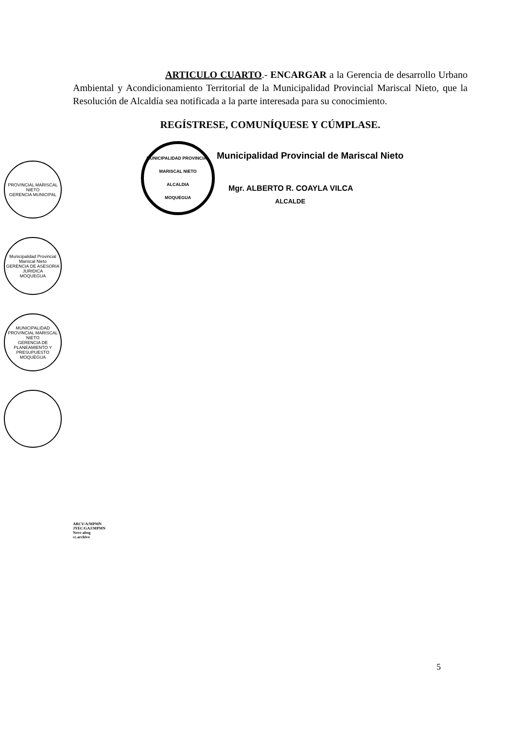ARTICULO CUARTO.- ENCARGAR a la Gerencia de desarrollo Urbano Ambiental y Acondicionamiento Territorial de la Municipalidad Provincial Mariscal Nieto, que la Resolución de Alcaldía sea notificada a la parte interesada para su conocimiento.
REGÍSTRESE, COMUNÍQUESE Y CÚMPLASE.
MUNICIPALIDAD PROVINCIAL MARISCAL NIETO
ALCALDIA
MOQUEGUA
Municipalidad Provincial de Mariscal Nieto
Mgr. ALBERTO R. COAYLA VILCA
ALCALDE
PROVINCIAL MARISCAL NIETO
GERENCIA MUNICIPAL
Municipalidad Provincial Mariscal Nieto
GERENCIA DE ASESORIA JURIDICA
MOQUEGUA
MUNICIPALIDAD PROVINCIAL MARISCAL NIETO
GERENCIA DE PLANEAMIENTO Y PRESUPUESTO
MOQUEGUA
ARCV/A/MPMN
JYEC/GAJ/MPMN
Novr-abog
cc.archivo
5